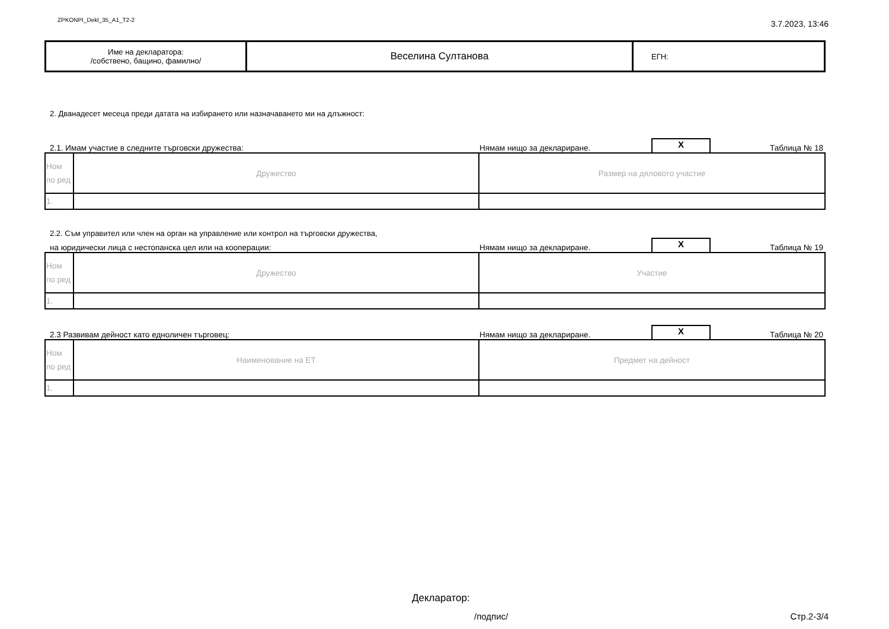ZPKONPI_Dekl_35_A1_T2-2 3.7.2023, 13:46
| Име на декларатора: /собствено, бащино, фамилно/ | Веселина Султанова | ЕГН: |
2. Дванадесет месеца преди датата на избирането или назначаването ми на длъжност:
2.1. Имам участие в следните търговски дружества: Нямам нищо за деклариране. X Таблица № 18
| Ном по ред | Дружество | Размер на дяловото участие |
| 1. | | |
2.2. Съм управител или член на орган на управление или контрол на търговски дружества,
на юридически лица с нестопанска цел или на кооперации: Нямам нищо за деклариране. X Таблица № 19
| Ном по ред | Дружество | Участие |
| 1. | | |
2.3 Развивам дейност като едноличен търговец: Нямам нищо за деклариране. X Таблица № 20
| Ном по ред | Наименование на ЕТ | Предмет на дейност |
| 1. | | |
Декларатор:
/подпис/ Стр.2-3/4